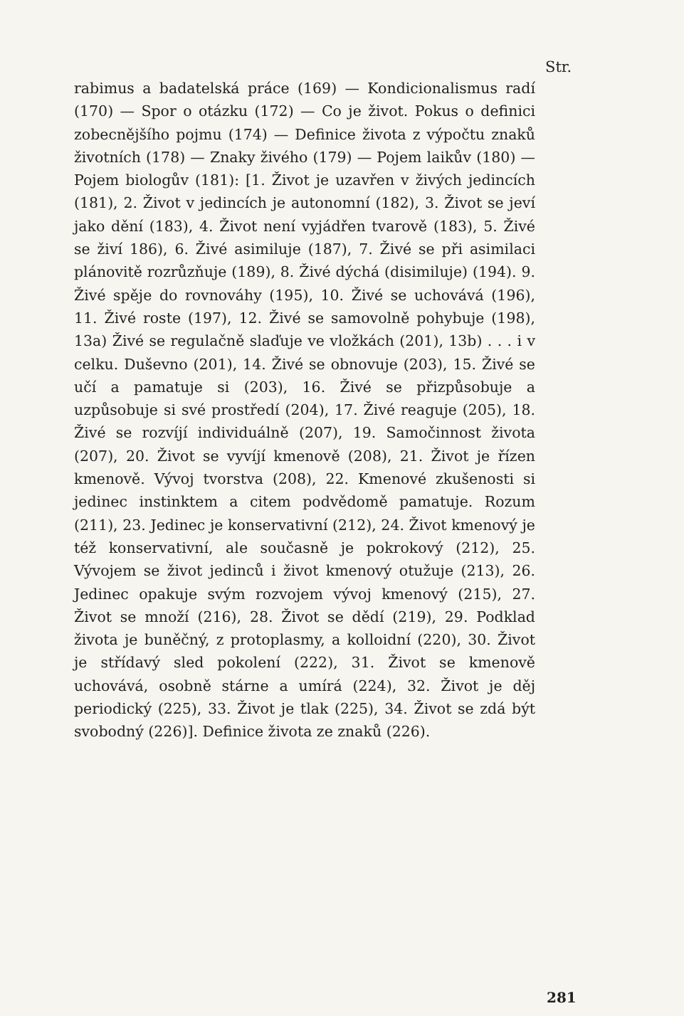Str.
rabimus a badatelská práce (169) — Kondicionalismus radí (170) — Spor o otázku (172) — Co je život. Pokus o definici zobecnějšího pojmu (174) — Definice života z výpočtu znaků životních (178) — Znaky živého (179) — Pojem laikův (180) — Pojem biologův (181): [1. Život je uzavřen v živých jedincích (181), 2. Život v jedincích je autonomní (182), 3. Život se jeví jako dění (183), 4. Život není vyjádřen tvarově (183), 5. Živé se živí 186), 6. Živé asimiluje (187), 7. Živé se při asimilaci plánovitě rozrůzňuje (189), 8. Živé dýchá (disimiluje) (194). 9. Živé spěje do rovnováhy (195), 10. Živé se uchovává (196), 11. Živé roste (197), 12. Živé se samovolně pohybuje (198), 13a) Živé se regulačně slaďuje ve vložkách (201), 13b) . . . i v celku. Duševno (201), 14. Živé se obnovuje (203), 15. Živé se učí a pamatuje si (203), 16. Živé se přizpůsobuje a uzpůsobuje si své prostředí (204), 17. Živé reaguje (205), 18. Živé se rozvíjí individuálně (207), 19. Samočinnost života (207), 20. Život se vyvíjí kmenově (208), 21. Život je řízen kmenově. Vývoj tvorstva (208), 22. Kmenové zkušenosti si jedinec instinktem a citem podvědomě pamatuje. Rozum (211), 23. Jedinec je konservativní (212), 24. Život kmenový je též konservativní, ale současně je pokrokový (212), 25. Vývojem se život jedinců i život kmenový otužuje (213), 26. Jedinec opakuje svým rozvojem vývoj kmenový (215), 27. Život se množí (216), 28. Život se dědí (219), 29. Podklad života je buněčný, z protoplasmy, a kolloidní (220), 30. Život je střídavý sled pokolení (222), 31. Život se kmenově uchovává, osobně stárne a umírá (224), 32. Život je děj periodický (225), 33. Život je tlak (225), 34. Život se zdá být svobodný (226)]. Definice života ze znaků (226).
281